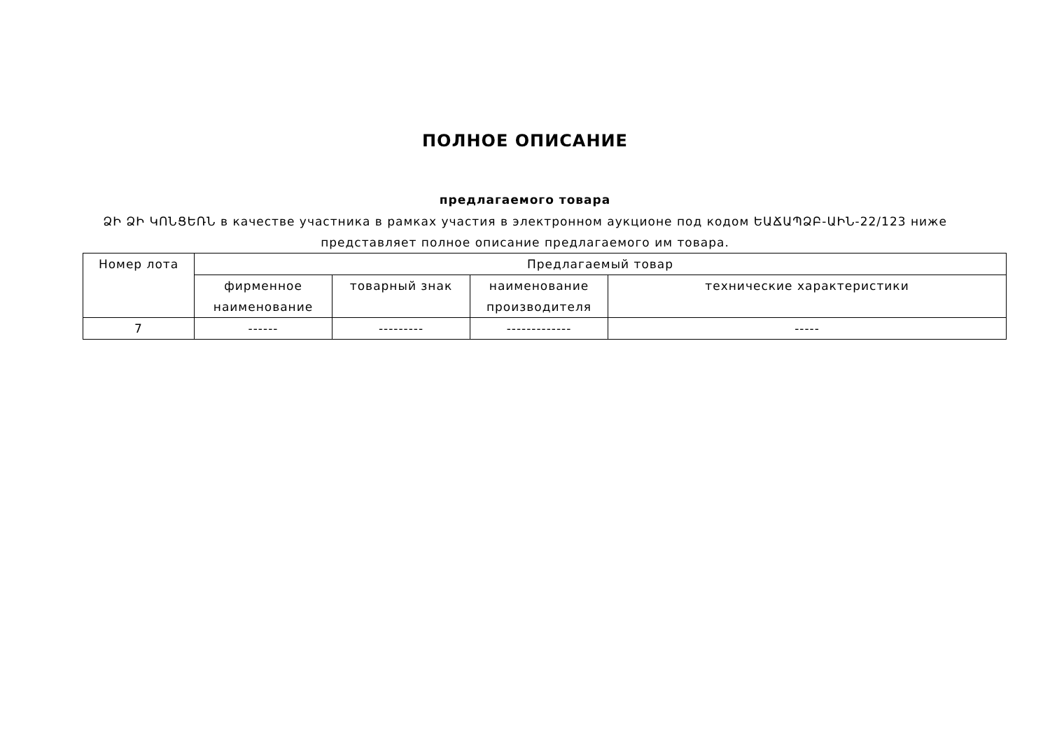ПОЛНОЕ ОПИСАНИЕ
предлагаемого товара
ՁԻ ՁԻ ԿՈՆՑԵՌՆ в качестве участника в рамках участия в электронном аукционе под кодом ԵԱՃԱՊՁԲ-ԱԻՆ-22/123 ниже представляет полное описание предлагаемого им товара.
| Номер лота | Предлагаемый товар | | | |
| --- | --- | --- | --- | --- |
| | фирменное наименование | товарный знак | наименование производителя | технические характеристики |
| 7 | ------ | --------- | ------------- | ----- |